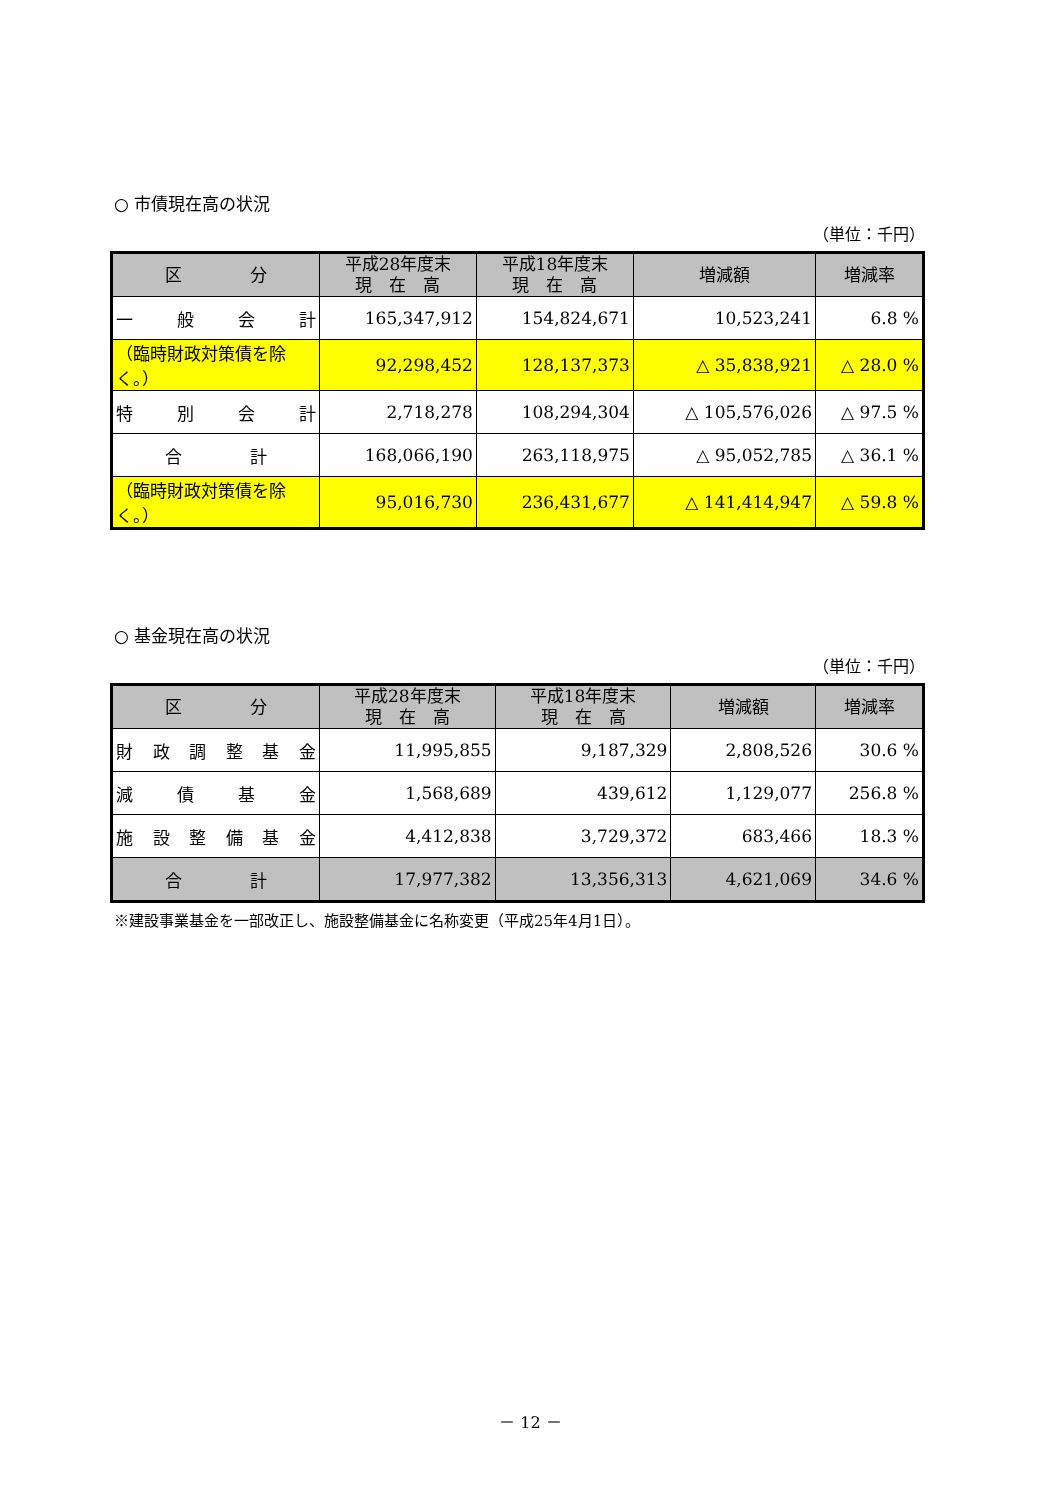○ 市債現在高の状況
（単位：千円）
| 区 分 | 平成28年度末 現 在 高 | 平成18年度末 現 在 高 | 増減額 | 増減率 |
| --- | --- | --- | --- | --- |
| 一 般 会 計 | 165,347,912 | 154,824,671 | 10,523,241 | 6.8 % |
| （臨時財政対策債を除く。） | 92,298,452 | 128,137,373 | △ 35,838,921 | △ 28.0 % |
| 特 別 会 計 | 2,718,278 | 108,294,304 | △ 105,576,026 | △ 97.5 % |
| 合 計 | 168,066,190 | 263,118,975 | △ 95,052,785 | △ 36.1 % |
| （臨時財政対策債を除く。） | 95,016,730 | 236,431,677 | △ 141,414,947 | △ 59.8 % |
○ 基金現在高の状況
（単位：千円）
| 区 分 | 平成28年度末 現 在 高 | 平成18年度末 現 在 高 | 増減額 | 増減率 |
| --- | --- | --- | --- | --- |
| 財 政 調 整 基 金 | 11,995,855 | 9,187,329 | 2,808,526 | 30.6 % |
| 減 債 基 金 | 1,568,689 | 439,612 | 1,129,077 | 256.8 % |
| 施 設 整 備 基 金 | 4,412,838 | 3,729,372 | 683,466 | 18.3 % |
| 合 計 | 17,977,382 | 13,356,313 | 4,621,069 | 34.6 % |
※建設事業基金を一部改正し、施設整備基金に名称変更（平成25年4月1日）。
－ 12 －